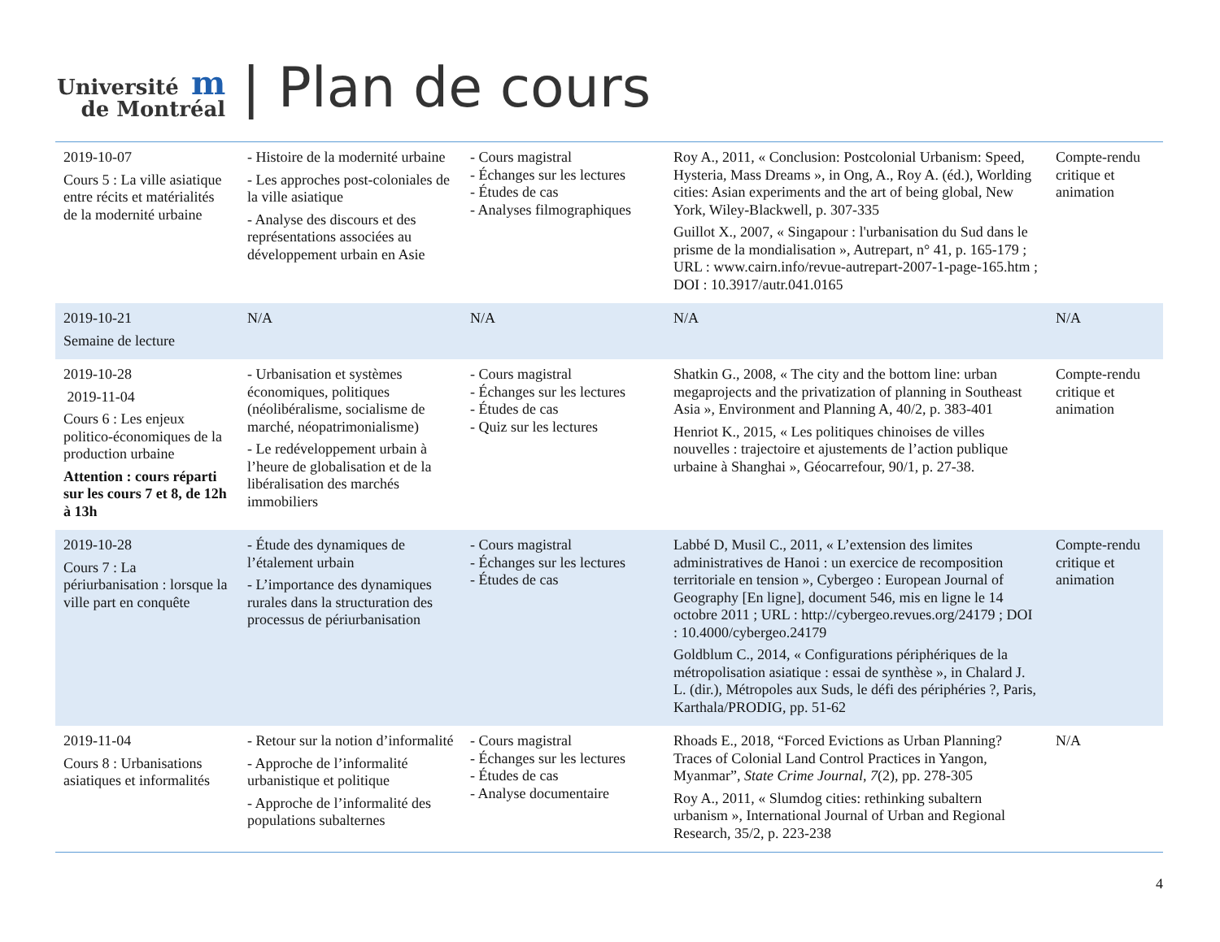Université m
de Montréal
| Plan de cours
| 2019-10-07 Cours 5 : La ville asiatique entre récits et matérialités de la modernité urbaine | - Histoire de la modernité urbaine - Les approches post-coloniales de la ville asiatique - Analyse des discours et des représentations associées au développement urbain en Asie | - Cours magistral - Échanges sur les lectures - Études de cas - Analyses filmographiques | Roy A., 2011, « Conclusion: Postcolonial Urbanism: Speed, Hysteria, Mass Dreams », in Ong, A., Roy A. (éd.), Worlding cities: Asian experiments and the art of being global, New York, Wiley-Blackwell, p. 307-335 Guillot X., 2007, « Singapour : l'urbanisation du Sud dans le prisme de la mondialisation », Autrepart, n° 41, p. 165-179 ; URL : www.cairn.info/revue-autrepart-2007-1-page-165.htm ; DOI : 10.3917/autr.041.0165 | Compte-rendu critique et animation |
| 2019-10-21 Semaine de lecture | N/A | N/A | N/A | N/A |
| 2019-10-28 2019-11-04 Cours 6 : Les enjeux politico-économiques de la production urbaine Attention : cours réparti sur les cours 7 et 8, de 12h à 13h | - Urbanisation et systèmes économiques, politiques (néolibéralisme, socialisme de marché, néopatrimonialisme) - Le redéveloppement urbain à l’heure de globalisation et de la libéralisation des marchés immobiliers | - Cours magistral - Échanges sur les lectures - Études de cas - Quiz sur les lectures | Shatkin G., 2008, « The city and the bottom line: urban megaprojects and the privatization of planning in Southeast Asia », Environment and Planning A, 40/2, p. 383-401 Henriot K., 2015, « Les politiques chinoises de villes nouvelles : trajectoire et ajustements de l’action publique urbaine à Shanghai », Géocarrefour, 90/1, p. 27-38. | Compte-rendu critique et animation |
| 2019-10-28 Cours 7 : La périurbanisation : lorsque la ville part en conquête | - Étude des dynamiques de l’étalement urbain - L’importance des dynamiques rurales dans la structuration des processus de périurbanisation | - Cours magistral - Échanges sur les lectures - Études de cas | Labbé D, Musil C., 2011, « L’extension des limites administratives de Hanoi : un exercice de recomposition territoriale en tension », Cybergeo : European Journal of Geography [En ligne], document 546, mis en ligne le 14 octobre 2011 ; URL : http://cybergeo.revues.org/24179 ; DOI : 10.4000/cybergeo.24179 Goldblum C., 2014, « Configurations périphériques de la métropolisation asiatique : essai de synthèse », in Chalard J. L. (dir.), Métropoles aux Suds, le défi des périphéries ?, Paris, Karthala/PRODIG, pp. 51-62 | Compte-rendu critique et animation |
| 2019-11-04 Cours 8 : Urbanisations asiatiques et informalités | - Retour sur la notion d’informalité - Approche de l’informalité urbanistique et politique - Approche de l’informalité des populations subalternes | - Cours magistral - Échanges sur les lectures - Études de cas - Analyse documentaire | Rhoads E., 2018, “Forced Evictions as Urban Planning? Traces of Colonial Land Control Practices in Yangon, Myanmar”, State Crime Journal , 7 (2), pp. 278-305 Roy A., 2011, « Slumdog cities: rethinking subaltern urbanism », International Journal of Urban and Regional Research, 35/2, p. 223-238 | N/A |
4